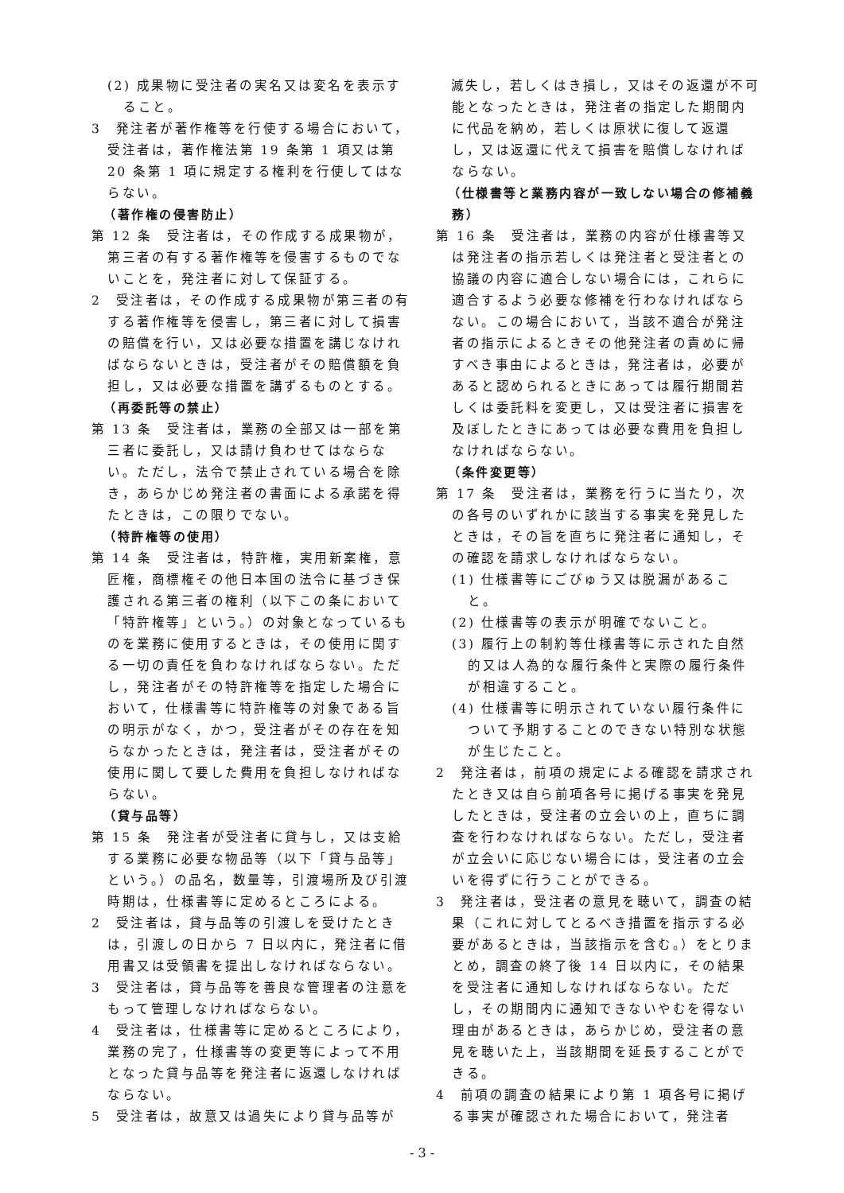(2) 成果物に受注者の実名又は変名を表示すること。
3　発注者が著作権等を行使する場合において，受注者は，著作権法第 19 条第 1 項又は第 20 条第 1 項に規定する権利を行使してはならない。
（著作権の侵害防止）
第 12 条　受注者は，その作成する成果物が，第三者の有する著作権等を侵害するものでないことを，発注者に対して保証する。
2　受注者は，その作成する成果物が第三者の有する著作権等を侵害し，第三者に対して損害の賠償を行い，又は必要な措置を講じなければならないときは，受注者がその賠償額を負担し，又は必要な措置を講ずるものとする。
（再委託等の禁止）
第 13 条　受注者は，業務の全部又は一部を第三者に委託し，又は請け負わせてはならない。ただし，法令で禁止されている場合を除き，あらかじめ発注者の書面による承諾を得たときは，この限りでない。
（特許権等の使用）
第 14 条　受注者は，特許権，実用新案権，意匠権，商標権その他日本国の法令に基づき保護される第三者の権利（以下この条において「特許権等」という。）の対象となっているものを業務に使用するときは，その使用に関する一切の責任を負わなければならない。ただし，発注者がその特許権等を指定した場合において，仕様書等に特許権等の対象である旨の明示がなく，かつ，受注者がその存在を知らなかったときは，発注者は，受注者がその使用に関して要した費用を負担しなければならない。
（貸与品等）
第 15 条　発注者が受注者に貸与し，又は支給する業務に必要な物品等（以下「貸与品等」という。）の品名，数量等，引渡場所及び引渡時期は，仕様書等に定めるところによる。
2　受注者は，貸与品等の引渡しを受けたときは，引渡しの日から 7 日以内に，発注者に借用書又は受領書を提出しなければならない。
3　受注者は，貸与品等を善良な管理者の注意をもって管理しなければならない。
4　受注者は，仕様書等に定めるところにより，業務の完了，仕様書等の変更等によって不用となった貸与品等を発注者に返還しなければならない。
5　受注者は，故意又は過失により貸与品等が
　滅失し，若しくはき損し，又はその返還が不可能となったときは，発注者の指定した期間内に代品を納め，若しくは原状に復して返還し，又は返還に代えて損害を賠償しなければならない。
（仕様書等と業務内容が一致しない場合の修補義務）
第 16 条　受注者は，業務の内容が仕様書等又は発注者の指示若しくは発注者と受注者との協議の内容に適合しない場合には，これらに適合するよう必要な修補を行わなければならない。この場合において，当該不適合が発注者の指示によるときその他発注者の責めに帰すべき事由によるときは，発注者は，必要があると認められるときにあっては履行期間若しくは委託料を変更し，又は受注者に損害を及ぼしたときにあっては必要な費用を負担しなければならない。
（条件変更等）
第 17 条　受注者は，業務を行うに当たり，次の各号のいずれかに該当する事実を発見したときは，その旨を直ちに発注者に通知し，その確認を請求しなければならない。
(1) 仕様書等にごびゅう又は脱漏があること。
(2) 仕様書等の表示が明確でないこと。
(3) 履行上の制約等仕様書等に示された自然的又は人為的な履行条件と実際の履行条件が相違すること。
(4) 仕様書等に明示されていない履行条件について予期することのできない特別な状態が生じたこと。
2　発注者は，前項の規定による確認を請求されたとき又は自ら前項各号に掲げる事実を発見したときは，受注者の立会いの上，直ちに調査を行わなければならない。ただし，受注者が立会いに応じない場合には，受注者の立会いを得ずに行うことができる。
3　発注者は，受注者の意見を聴いて，調査の結果（これに対してとるべき措置を指示する必要があるときは，当該指示を含む。）をとりまとめ，調査の終了後 14 日以内に，その結果を受注者に通知しなければならない。ただし，その期間内に通知できないやむを得ない理由があるときは，あらかじめ，受注者の意見を聴いた上，当該期間を延長することができる。
4　前項の調査の結果により第 1 項各号に掲げる事実が確認された場合において，発注者
- 3 -